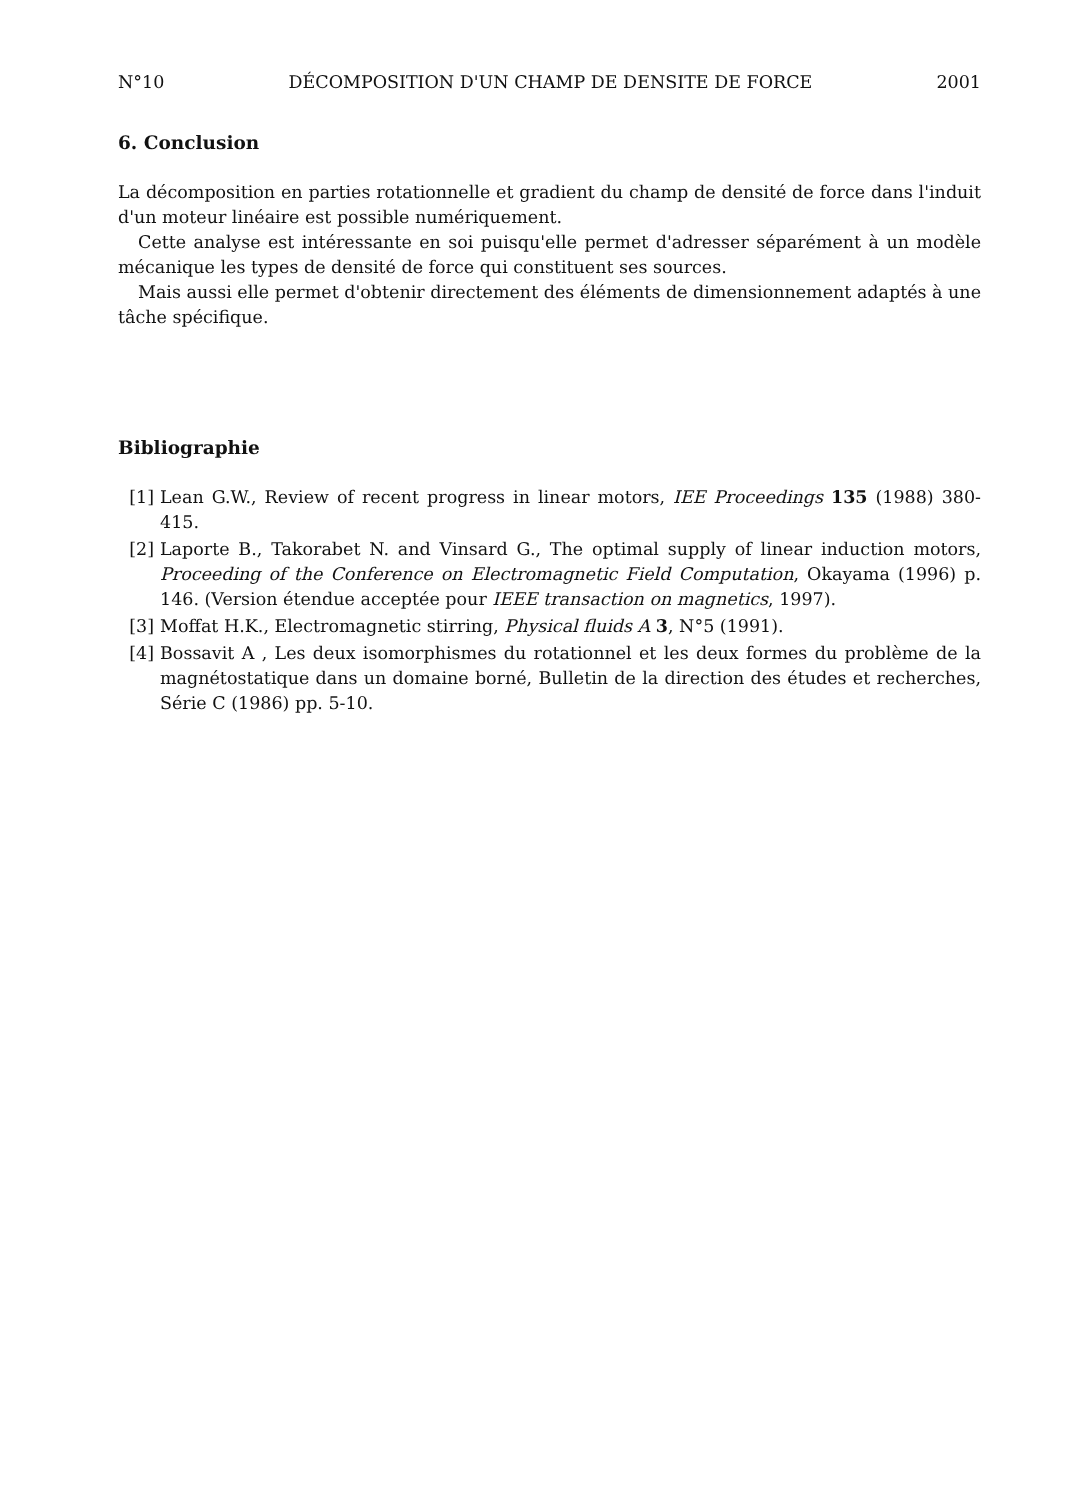N°10 DÉCOMPOSITION D'UN CHAMP DE DENSITE DE FORCE 2001
6. Conclusion
La décomposition en parties rotationnelle et gradient du champ de densité de force dans l'induit d'un moteur linéaire est possible numériquement.
Cette analyse est intéressante en soi puisqu'elle permet d'adresser séparément à un modèle mécanique les types de densité de force qui constituent ses sources.
Mais aussi elle permet d'obtenir directement des éléments de dimensionnement adaptés à une tâche spécifique.
Bibliographie
[1] Lean G.W., Review of recent progress in linear motors, IEE Proceedings 135 (1988) 380-415.
[2] Laporte B., Takorabet N. and Vinsard G., The optimal supply of linear induction motors, Proceeding of the Conference on Electromagnetic Field Computation, Okayama (1996) p. 146. (Version étendue acceptée pour IEEE transaction on magnetics, 1997).
[3] Moffat H.K., Electromagnetic stirring, Physical fluids A 3, N°5 (1991).
[4] Bossavit A , Les deux isomorphismes du rotationnel et les deux formes du problème de la magnétostatique dans un domaine borné, Bulletin de la direction des études et recherches, Série C (1986) pp. 5-10.